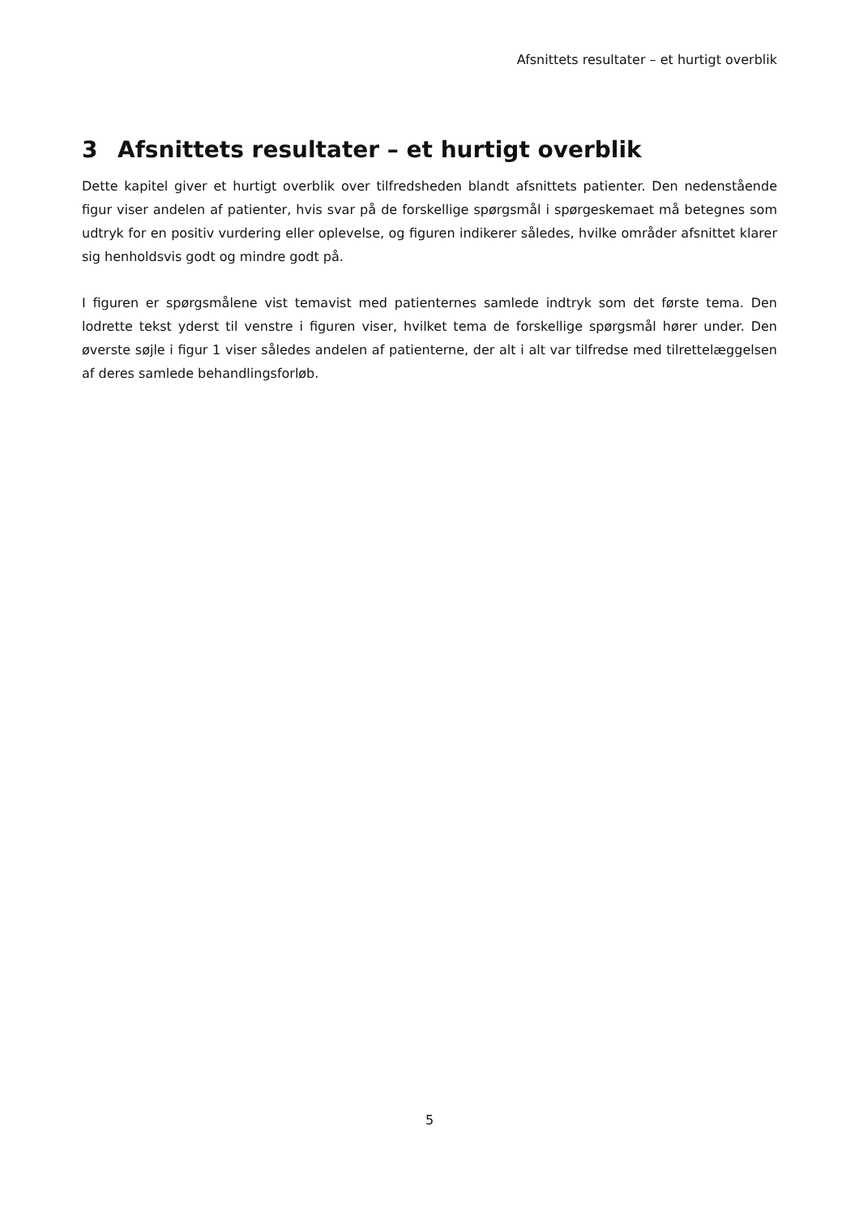Afsnittets resultater – et hurtigt overblik
3 Afsnittets resultater – et hurtigt overblik
Dette kapitel giver et hurtigt overblik over tilfredsheden blandt afsnittets patienter. Den nedenstående figur viser andelen af patienter, hvis svar på de forskellige spørgsmål i spørgeskemaet må betegnes som udtryk for en positiv vurdering eller oplevelse, og figuren indikerer således, hvilke områder afsnit­tet klarer sig henholdsvis godt og mindre godt på.
I figuren er spørgsmålene vist temavist med patienternes samlede indtryk som det første tema. Den lodrette tekst yderst til venstre i figuren viser, hvilket tema de forskellige spørgsmål hører under. Den øverste søjle i figur 1 viser således andelen af patienterne, der alt i alt var tilfredse med tilrettelæggel­sen af deres samlede behandlingsforløb.
5